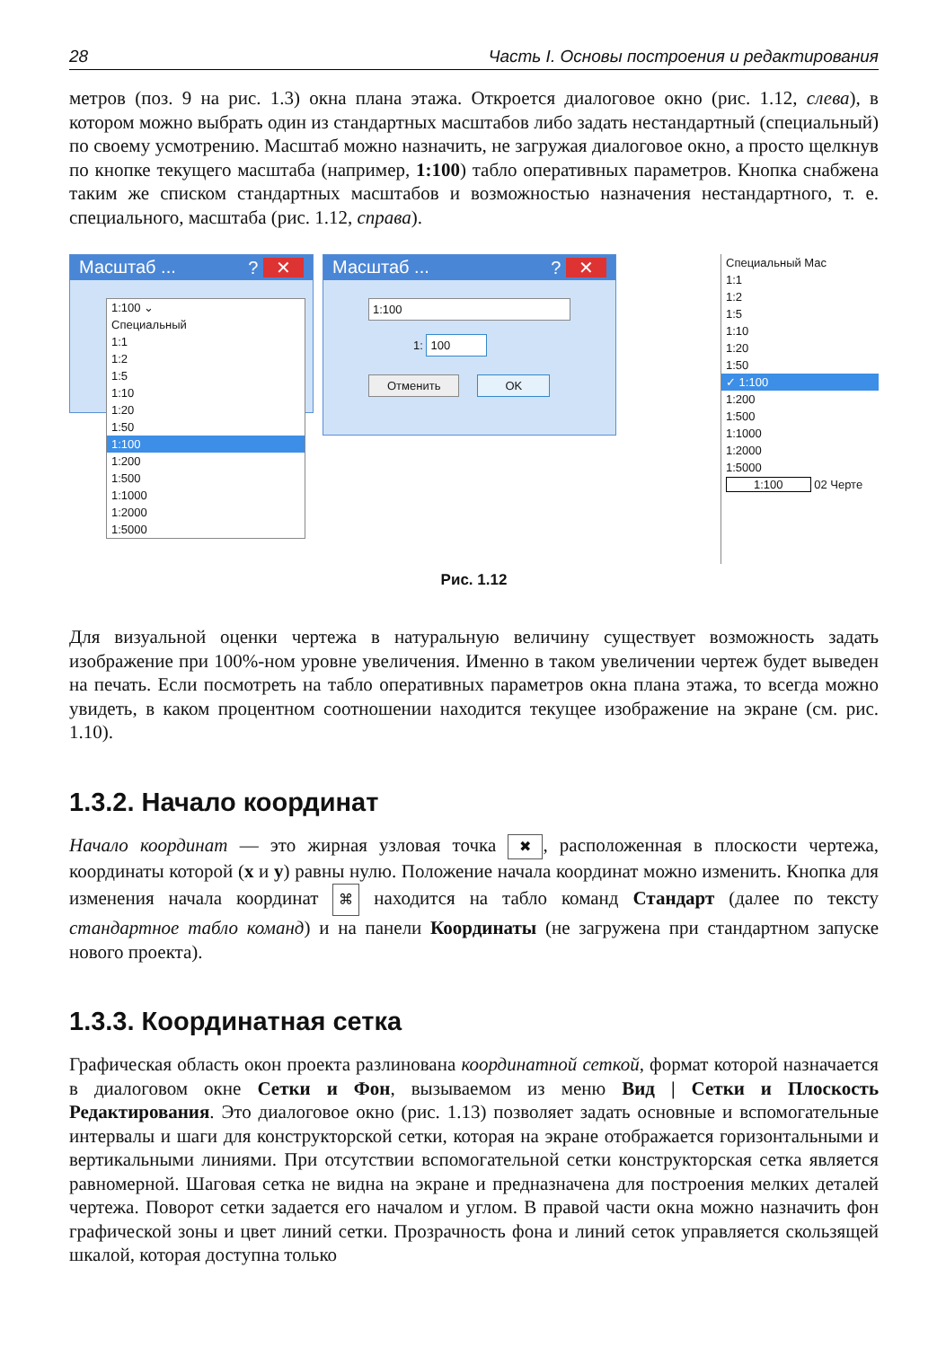28 Часть I. Основы построения и редактирования
метров (поз. 9 на рис. 1.3) окна плана этажа. Откроется диалоговое окно (рис. 1.12, слева), в котором можно выбрать один из стандартных масштабов либо задать нестандартный (специальный) по своему усмотрению. Масштаб можно назначить, не загружая диалоговое окно, а просто щелкнув по кнопке текущего масштаба (например, 1:100) табло оперативных параметров. Кнопка снабжена таким же списком стандартных масштабов и возможностью назначения нестандартного, т. е. специального, масштаба (рис. 1.12, справа).
Масштаб ...? ✕
1:100 ⌄
Специальный
1:1
1:2
1:5
1:10
1:20
1:50
1:100
1:200
1:500
1:1000
1:2000
1:5000
Масштаб ...? ✕
1:100
1: 100
Отменить OK
Специальный Мас
1:1
1:2
1:5
1:10
1:20
1:50
✓ 1:100
1:200
1:500
1:1000
1:2000
1:5000
1:100 02 Черте
Рис. 1.12
Для визуальной оценки чертежа в натуральную величину существует возможность задать изображение при 100%-ном уровне увеличения. Именно в таком увеличении чертеж будет выведен на печать. Если посмотреть на табло оперативных параметров окна плана этажа, то всегда можно увидеть, в каком процентном соотношении находится текущее изображение на экране (см. рис. 1.10).
1.3.2. Начало координат
Начало координат — это жирная узловая точка ✖, расположенная в плоскости чертежа, координаты которой (x и y) равны нулю. Положение начала координат можно изменить. Кнопка для изменения начала координат ⌘ находится на табло команд Стандарт (далее по тексту стандартное табло команд) и на панели Координаты (не загружена при стандартном запуске нового проекта).
1.3.3. Координатная сетка
Графическая область окон проекта разлинована координатной сеткой, формат которой назначается в диалоговом окне Сетки и Фон, вызываемом из меню Вид | Сетки и Плоскость Редактирования. Это диалоговое окно (рис. 1.13) позволяет задать основные и вспомогательные интервалы и шаги для конструкторской сетки, которая на экране отображается горизонтальными и вертикальными линиями. При отсутствии вспомогательной сетки конструкторская сетка является равномерной. Шаговая сетка не видна на экране и предназначена для построения мелких деталей чертежа. Поворот сетки задается его началом и углом. В правой части окна можно назначить фон графической зоны и цвет линий сетки. Прозрачность фона и линий сеток управляется скользящей шкалой, которая доступна только